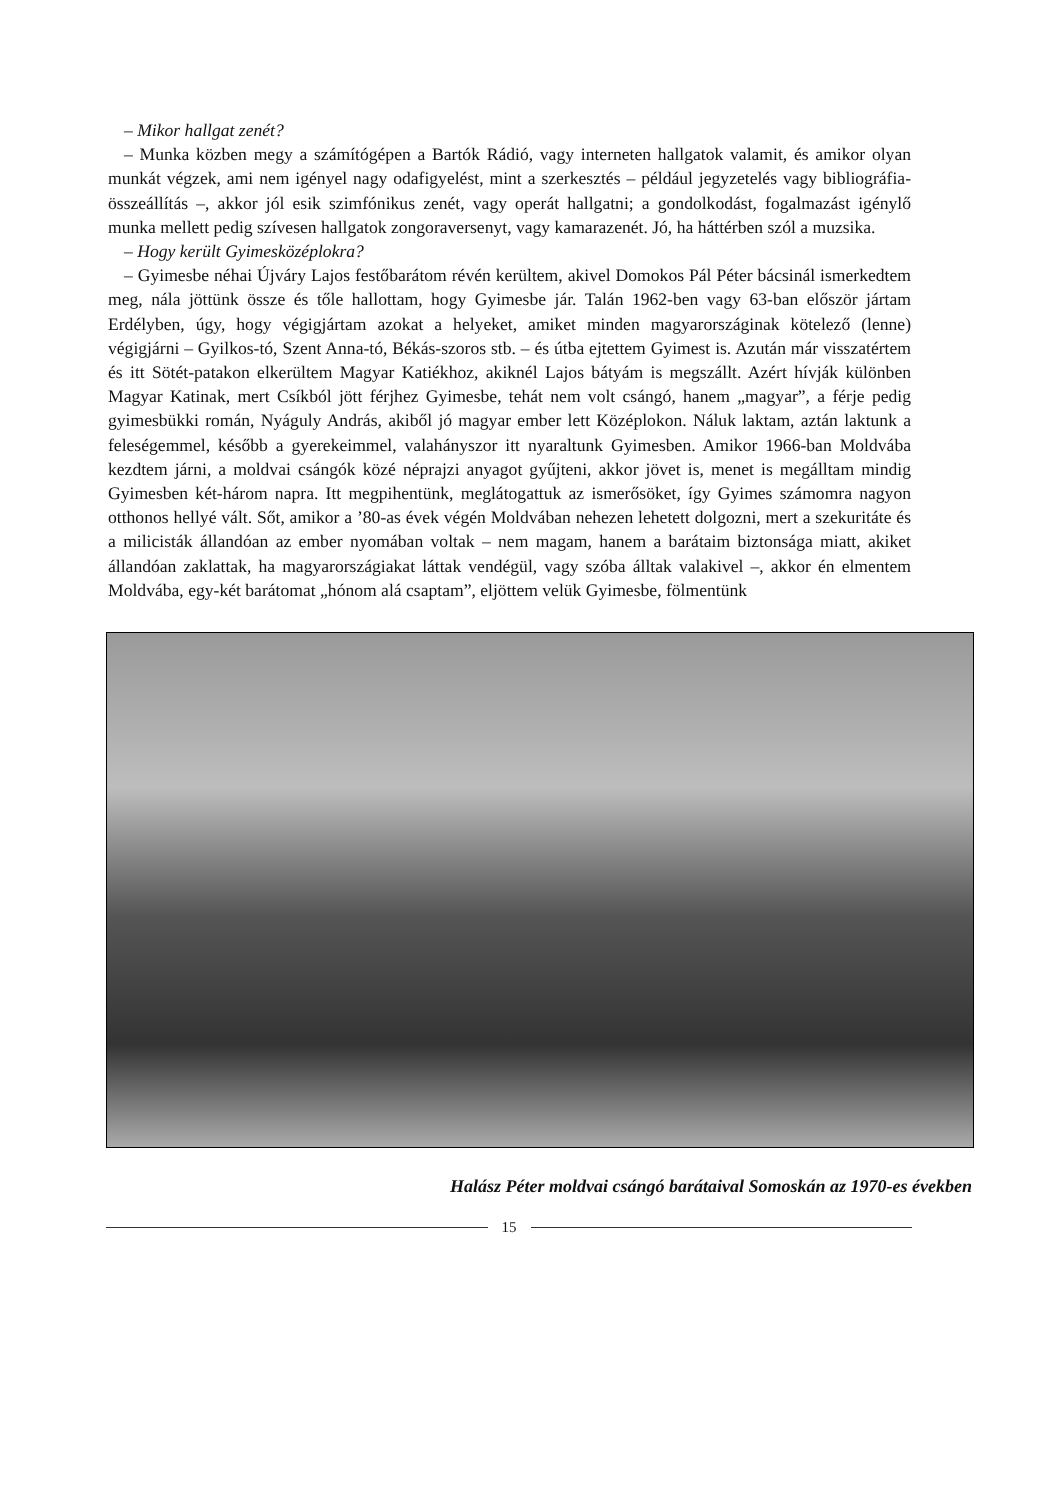– Mikor hallgat zenét?
– Munka közben megy a számítógépen a Bartók Rádió, vagy interneten hallgatok valamit, és amikor olyan munkát végzek, ami nem igényel nagy odafigyelést, mint a szerkesztés – például jegyzetelés vagy bibliográfia-összeállítás –, akkor jól esik szimfónikus zenét, vagy operát hallgatni; a gondolkodást, fogalmazást igénylő munka mellett pedig szívesen hallgatok zongoraversenyt, vagy kamarazenét. Jó, ha háttérben szól a muzsika.
– Hogy került Gyimesközéplokra?
– Gyimesbe néhai Újváry Lajos festőbarátom révén kerültem, akivel Domokos Pál Péter bácsinál ismerkedtem meg, nála jöttünk össze és tőle hallottam, hogy Gyimesbe jár. Talán 1962-ben vagy 63-ban először jártam Erdélyben, úgy, hogy végigjártam azokat a helyeket, amiket minden magyarországinak kötelező (lenne) végigjárni – Gyilkos-tó, Szent Anna-tó, Békás-szoros stb. – és útba ejtettem Gyimest is. Azután már visszatértem és itt Sötét-patakon elkerültem Magyar Katiékhoz, akiknél Lajos bátyám is megszállt. Azért hívják különben Magyar Katinak, mert Csíkból jött férjhez Gyimesbe, tehát nem volt csángó, hanem „magyar”, a férje pedig gyimesbükki román, Nyáguly András, akiből jó magyar ember lett Középlokon. Náluk laktam, aztán laktunk a feleségemmel, később a gyerekeimmel, valahányszor itt nyaraltunk Gyimesben. Amikor 1966-ban Moldvába kezdtem járni, a moldvai csángók közé néprajzi anyagot gyűjteni, akkor jövet is, menet is megálltam mindig Gyimesben két-három napra. Itt megpihentünk, meglátogattuk az ismerősöket, így Gyimes számomra nagyon otthonos hellyé vált. Sőt, amikor a ’80-as évek végén Moldvában nehezen lehetett dolgozni, mert a szekuritáte és a milicisták állandóan az ember nyomában voltak – nem magam, hanem a barátaim biztonsága miatt, akiket állandóan zaklattak, ha magyarországiakat láttak vendégül, vagy szóba álltak valakivel –, akkor én elmentem Moldvába, egy-két barátomat „hónom alá csaptam”, eljöttem velük Gyimesbe, fölmentünk
Halász Péter moldvai csángó barátaival Somoskán az 1970-es években
15